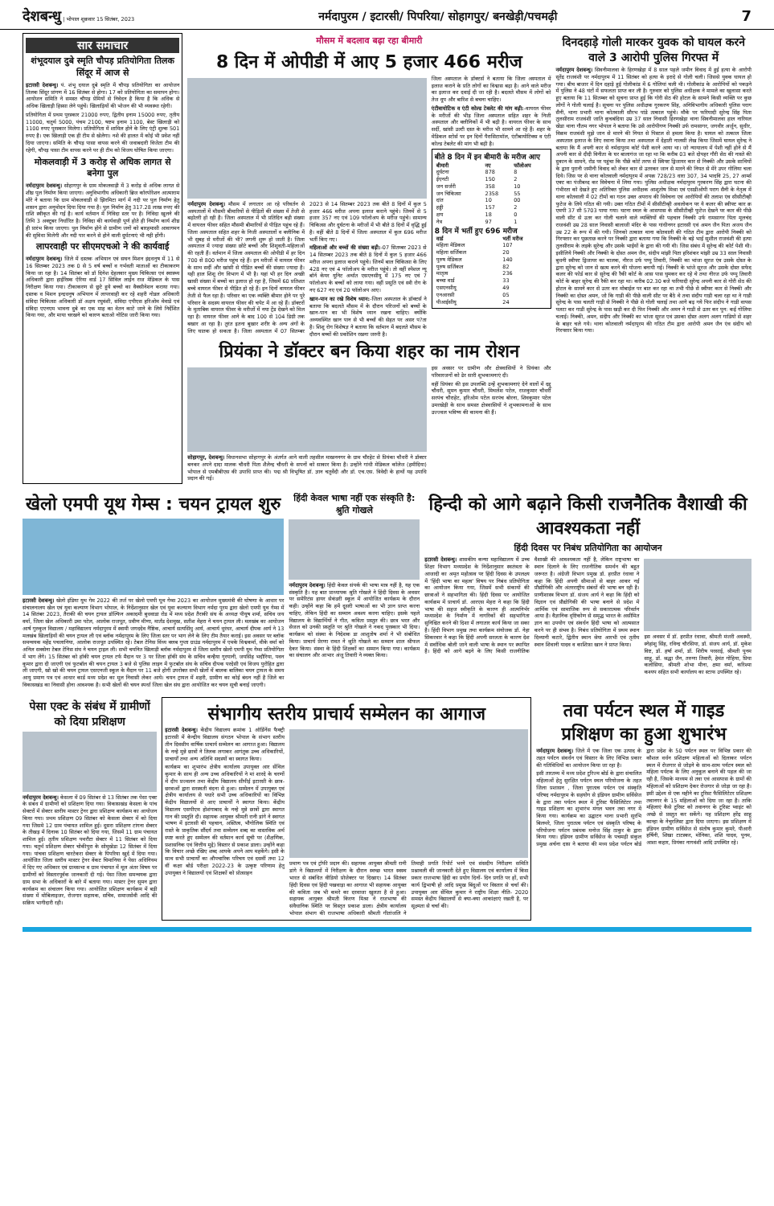देशबन्धु | भोपाल शुक्रवार 15 सितंबर, 2023 नर्मदापुरम / इटारसी/ पिपरिया/ सोहागपुर/ बनखेड़ी/पचमढ़ी 7
सार समाचार
शंभूदयाल दुबे स्मृति चौपड़ प्रतियोगिता तिलक सिंदूर में आज से
इटारसी देशबन्धु। पं. शंभू दयाल दुबे स्मृति में चौपड़ प्रतियोगिता का आयोजन तिलक सिंदूर प्रांगण में 16 सितंबर से होगा। 17 को प्रतियोगिता का समापन होगा। आयोजन समिति ने समस्त चौपड़ प्रेमियों से निवेदन है किया है कि अधिक से अधिक खिलाड़ी हिस्सा लेने पहुंचें। खिलाड़ियों की भोजन की भी व्यवस्था रहेगी।
प्रतियोगिता में प्रथम पुरस्कार 21000 रुपए, द्वितीय इनाम 15000 रुपए, तृतीय 11000, चतुर्थ 5000, पंचम 2100, षष्टम इनाम 1100, बेस्ट खिलाड़ी को 1100 रुपए पुरस्कार मिलेगा। प्रतियोगिता में शामिल होने के लिए एंट्री शुल्क 501 रुपए है। एक खिलाड़ी एक ही टीम से खेलेगा। नशे की हालत में कोई भी प्रवेश नहीं दिया जाएगा। समिति के चौपड़ पासा वापस करने की जवाबदारी विजेता टीम की रहेगी, चौपड़ पासा टीम वापस करने पर ही टीम को विजय घोषित किया जाएगा।
मोकलवाड़ी में 3 करोड़ से अधिक लागत से बनेगा पुल
नर्मदापुरम देशबन्धु। सोहागपुर के ग्राम मोकलवाड़ी में 3 करोड़ से अधिक लागत से शीघ्र पुल निर्माण किया जाएगा। अनुविभागीय अधिकारी ब्रिज कॉरपोरेशन आत्माराम मोरे ने बताया कि ग्राम मोकलवाडी से झिरमिटा मार्ग में नदी पर पुल निर्माण हेतु शासन द्वारा अनुमोदन दिया दिया गया है। पुल निर्माण हेतु 317.28 लाख रुपए की राशि स्वीकृत की गई है। कार्य वर्तमान में निविदा स्तर पर है। निविदा खुलने की तिथि 3 अक्टूबर निर्धारित है। निविदा की कार्यवाही पूर्ण होते ही निर्माण कार्य शीघ्र ही प्रारंभ किया जाएगा। पुल निर्माण होने से ग्रामीण जनों को बारहमासी आवागमन की सुविधा मिलेगी और नदी पार करने से होने वाली दुर्घटनाएं भी नही होंगी।
लापरवाही पर सीएमएचओ ने की कार्यवाई
नर्मदापुरम देशबन्धु। जिले में दस्तक अभियान एवं सघन मिशन इंद्रधनुष में 11 से 16 सितम्बर 2023 तक 0 से 5 वर्ष बच्चों व गर्भवती माताओं का टीकाकरण किया जा रहा है। 14 सितंबर को डॉ दिनेश देहलवार मुख्य चिकित्सा एवं स्वास्थ्य अधिकारी द्वारा हाईरिस्क ऐरिया वार्ड 17 सिविल लाईन राज मेडिकल के पास निरीक्षण किया गया। टीकाकरण से छूटे हुये बच्चो का वैक्सीनेशन कराया गया। दस्तक व मिशन इन्द्रधनुष अभियान में लापरवाही कर रहे शहरी नोडल अधिकारी संविदा चिकित्सा अधिकारी डॉ अक्षय रघुवंशी, संविदा एपीएस हरिओम मेवाडे एवं संविदा एएनएम भावना दुबे का एक माह का वेतन काटे जाने के लिये निर्देशित किया गया, और माया चरखने को कारण बताओ नोटिस जारी किया गया।
मौसम में बदलाव बढ़ा रहा बीमारी
8 दिन में ओपीडी में आए 5 हजार 466 मरीज
नर्मदापुरम देशबन्धु। मौसम में लगातार आ रहे परिवर्तन से अस्पतालों में मौसमी बीमारियों से पीड़ितों की संख्या में तेजी से बढ़ोतरी हो रही है। जिला अस्पताल में भी प्रतिदिन बड़ी संख्या में वायरल फीवर सहित मौसमी बीमारियों से पीड़ित पहुंच रहे हैं। जिला अस्पताल सहित शहर के निजी अस्पतालों व क्लीनिक में भी सुबह से मरीजों की भी? लगनी शुरू हो जाती है। जिला अस्पताल में ज्यादा संख्या छोटे बच्चों और शिशुवती-महिलाओं की रहती हैं। वर्तमान में जिला अस्पताल की ओपीडी में हर दिन 700 से 800 मरीज पहुंच रहे हैं। इन मरीजों में वायरल फीवर के साथ सर्दी और खांसी से पीडि़त बच्चों की संख्या ज्यादा है। यही हाल शिशु रोग विभाग में भी है। यहां भी हर दिन अच्छी खासी संख्या में बच्चों का इलाज हो रहा है, जिसमें 60 प्रतिशत बच्चे वायरल फीवर से पीडि़त हो रहे हैं। इन दिनों वायरल फीवर तेजी से फैल रहा है। परिवार का एक व्यक्ति बीमार होने पर पूरे परिवार के सदस्य वायरल फीवर की चपेट में आ रहे हैं। डॉक्टरों के मुताबिक वायरल फीवर के मरीजों में नया ट्रेंड देखने को मिल रहा है। वायरल फीवर आने के बाद 100 से 104 डिग्री तक बखार आ रहा है। तुरंत इतना बुखार शरीर के अन्य अंगों के लिए घातक हो सकता है। जिला अस्पताल में 07 सितम्बर 2023 से 14 सितम्बर 2023 तक बीते 8 दिनों में कुल 5 हजार 466 मरीज अपना इलाज कराने पहुंचे। जिनमें से 5 हजार 357 नए एवं 109 फॉलोअप के मरीज पहुंचे। सामान्य चिकित्सा और दुर्घटना के मरीजों में भी बीते 8 दिनों में वृद्धि हुई है। वहीं बीते 8 दिनों में जिला अस्पताल में कुल 696 मरीज भर्ती किए गए।
महिलाओं और बच्चों की संख्या बढ़ी:-07 सितम्बर 2023 से 14 सितम्बर 2023 तक बीते 8 दिनों में कुल 5 हजार 466 मरीज अपना इलाज कराने पहुंचे। जिनमें बाल चिकित्सा के लिए 428 नए एवं 4 फॉलोअप के मरीज पहुंचे। तो वहीं स्पेशल न्यू बॉर्न केयर यूनिट अर्थात एसएनसीयू में 175 नए एवं 7 फॉलोअप के बच्चों को लाया गया। वहीं प्रसूति एवं स्त्री रोग के नए 627 नए एवं 20 फॉलोअप आए।
खान-पान का रखे विशेष ध्यान:-जिला अस्पताल के डॉक्टर्स ने बताया कि बदलते मौसम में के दौरान परिजनों को बच्चों के खान-पान का भी विशेष ध्यान रखना चाहिए। क्योंकि अव्यवस्थित खान पान से भी बच्चों की सेहत पर असर प?ता है। शिशु रोग विशेषज्ञ ने बताया कि वर्तमान में बदलते मौसम के दौरान बच्चों की प्रकोशिन रखना जरुरी है।
जिला अस्पताल के डॉक्टर्स ने बताया कि जिला अस्पताल में इलाज कराने के प्रति लोगों का विश्वास बढ़ा है। आने वाले मरीज का इलाज कर दवाई दी जा रही है। बदलते मौसम में लोगों को तेज धूप और बारिश से बचना चाहिए।
एंटीबायोटिक व एंटी कोल्ड टेबलेट की मांग बढ़ी:-वायरल फीवर के मरीजों की भीड़ जिला अस्पताल सहित शहर के निजी अस्पताल और क्लीनिकों में भी बढ़ी है। वायरल फीवर के साथ सर्दी, खांसी उल्टी दस्त के मरीज भी सामने आ रहे हैं। शहर के मेडिकल स्टोर्स पर इन दिनों पैरासिटामॉल, एंटीबायोटिक्स व एंटी कोल्ड टेबलेट की मांग भी बढ़ी है।
बीते 8 दिन में इन बीमारी के मरीज आए
| बीमारी | नए | फॉलोअप |
| --- | --- | --- |
| दुर्घटना | 878 | 8 |
| ईएनटी | 150 | 2 |
| जन सर्जरी | 358 | 10 |
| जन चिकित्सा | 2358 | 55 |
| दांत | 10 | 00 |
| हड्डी | 157 | 2 |
| क्षय | 18 | 0 |
| नेत्र | 97 | 1 |
8 दिन में भर्ती हुए 696 मरीज
| वार्ड | भर्ती मरीज |
| --- | --- |
| महिला मेडिकल | 107 |
| महिला सर्जिकल | 20 |
| पुरुष मेडिकल | 140 |
| पुरुष सर्जिकल | 82 |
| मातृत्व | 236 |
| बच्चा वार्ड | 33 |
| एसएनसीयू | 49 |
| एनआरसी | 05 |
| पीआईसीयू | 24 |
प्रियंका ने डॉक्टर बन किया शहर का नाम रोशन
सोहागपुर, देशबन्धु। विधानसभा सोहागपुर के अंतर्गत आने वाली तहसील माखननगर के ग्राम चौरहेट से प्रियंका चौधरी ने डॉक्टर बनकर अपने दादा मालक चौधरी पिता शैलेन्द्र चौधरी के सपनों को साकार किया है। उन्होंने गांधी मेडिकल कॉलेज (हमीदिया) भोपाल से एमबीबीएस की उपाधि प्राप्त की। पद्म श्री विभूषित डॉ. ज्ञान चतुर्वेदी और डॉ. एच.एस. त्रिवेदी के हाथों यह उपाधि प्रदान की गई।
इस अवसर पर ग्रामीण और क्षेत्रवासियों ने प्रियंका और परिवारजनों को ढेर सारी शुभकामनाएं दी।
वहीं प्रियंका की इस उपलब्धि उन्हें शुभकामनाएं देने वालों में दद्दू चौधरी, सुमन कुमार चौधरी, मिथलेश पटेल, राजकुमार चौधरी सरपंच चौराहेट, हरिओम पटेल सरपंच बोरना, शिवकुमार पटेल उमरखेड़ी के साथ समस्त क्षेत्रवासियों ने शुभकामनाओं के साथ उज्ज्वल भविष्य की कामना की हैं।
दिनदहाड़े गोली मारकर युवक को घायल करने वाले 3 आरोपी पुलिस गिरफ्त में
नर्मदापुरम देशबन्धु। सिवनीमालवा के हिरणखेड़ा में 8 साल पहले जमीन विवाद में हुई हत्या के आरोपी सुरेंद्र राजवंशी पर नर्मदापुरम में 11 सितंबर को हत्या के इरादे से गोली चली। जिससे युवक घायल हो गया। बीच बाजार में दिन दहाड़े हुई गोलीकांड में 6 गोलियां चली थी। गोलीकांड के आरोपियों को पकड़ने में पुलिस ने 48 घंटों में सफलता प्राप्त कर ली है। गुरुवार को पुलिस अधीक्षक ने मामले का खुलासा करते हुए बताया कि 11 सितम्बर को सूचना प्राप्त हुई कि गोरी सेठ की होटल के सामने किसी व्यक्ति पर कुछ लोगों ने गोली चलाई है। सूचना पर पुलिस अधीक्षक गुरकरण सिंह, अनिविभागीय अधिकारी पुलिस पराग सैनी, थाना प्रभारी थाना कोतवाली सौरभ पांडे तत्काल पहुंचे। मौके पर फरियादी सुरेन्द्र सिंह पिता तुलसीराम राजवंशी जाति कुचबंदिया उम्र 37 साल निवासी हिरणखेड़ा थाना सिवनीमालवा हाल नारियल खेडा थाना गौतम नगर भोपाल ने बताया कि उसे आरोपीगण निक्की उर्फ रामसागर, जगवीर अर्जुन, सुधीर, विक्रम राजवंशी मुझे जान से मारने की नियत से पिस्टल से हमला किया है। घायल को तत्काल जिला अस्पताल इलाज के लिए रवाना किया तथा अस्पताल में देहाती नालसी लेख किया जिसमें घायल सुरेन्द्र ने बताया कि मैं अपनी कार से नर्मदापुरम कोर्ट पेशी करने आया था। जो न्यायालय में पेशी नहीं होने से मैं अपनी कार से दीदी विनीता के घर बालागंज जा रहा था कि करीब 03 बजे दोपहर गौरी सेठ की नास्ते की दुकान के सामने, रोड पर पहुंचा कि पीछे कोर्ट तरफ से स्विफ्ट ड्रिजायर कार से निक्की और उसके साथियों के द्वारा पुरानी जमीनी विवाद को लेकर कार से उतरकर जान से मारने की नियत से मेरे उपर गोलिया चला दिये। जिस पर से थाना कोतवाली नर्मदापुरम में अपक्र 728/23 धारा 307, 34 भादवि 25, 27 आर्म्स एक्ट का पंजीबध्द कर विवेचना में लिया गया। पुलिस अधीक्षक नर्मदापुरम गुरकरण सिंह द्वारा घटना की गंभीरता को देखते हुए अतिरिक्त पुलिस अधीक्षक आशुतोष मिश्रा एवं एसडीओपी पराग सैनी के नेतृत्व में थाना कोतवाली में 02 टीमों का गठन उक्त अपराध की विवेचना एवं आरोपियों की तलाश एंव सीसीटीव्ही फुटेज के लिये गठित की गयी। उक्त गठित टीमों में सीसीटीव्ही अवलोकन पर ये कलर की स्वीफ्ट कार क्र एमपी 37 सी 5703 पाया गया। घटना स्थल के आसपास के सीसीटीव्ही फुटेज देखने पर कार की पीछे वाली सीट से उतर कर गोली चलाने वाले व्यक्तियों की पहचान निक्की उर्फ रामसागर पिता मूलचंद राजवंशी उम्र 28 साल निवासी बालाजी मंदिर के पास गांधीनगर इटारसी एवं अमन जैन पिता अजय जैन उम्र 22 के रूप में की गयी। जिनको तत्काल थाना कोतवाली की गठित टीम द्वारा आरोपी निक्की को गिरफ्तार कर पूछताछ करने पर निक्की द्वारा बताया गया कि निक्की के बड़े भाई सुशील राजवंशी की हत्या तुलसीराम के लड़के सुरेन्द्र और उसके भाईयों के द्वारा की गयी थी। जिस संबंध में सुरेन्द्र की कोर्ट पेशी थी। इसीलिये निक्की और निक्की के दोस्त अमन जैन, संदीप मांझी पिता हरिशंकर मांझी उम्र 33 साल निवासी बुधनी स्वीफ्ट ड्रिजायर का चालक, नीरज उर्फ पप्पू तिवारी, निक्की का भांजा सूरज एंव उसके दोस्त के द्वारा सुरेन्द्र को जान से खत्म करने की योजना बनायी गई। निक्की के भांजे सूरज और उसके दोस्त सफेद कलर की फोर्ड कार से सुरेन्द्र की रैकी कोर्ट के आस पास घुमकर कर रहे थे तथा नीरज उर्फ पप्पू तिवारी कोर्ट के बाहर सुरेन्द्र की रैकी कर रहा था। करीब 02.30 बजे फरियादी सुरेन्द्र अपनी कार से गोरी सेठ की होटल के सामने कार से उतर कर मोबाईल पर बात कर रहा था तभी पीछे से स्वीफ्ट कार से निक्की और निक्की का दोस्त अमन, जो कि गाडी की पीछे वाली सीट पर बैठे थे तथा संदीप गाडी चला रहा था ने गाडी सुरेन्द्र के पास चलती गाड़ी से निक्की ने पीछे से गोली चलाई तथा आगे बढ़ गये फिर संदीप ने गाडी वापस पलटा कर गाडी सुरेन्द्र के पास खड़ी कर दी फिर निक्की और अमन ने गाडी से उतर कर पुन: कई गोलिया चलाई। निक्की, अमन, संदीप और निक्की का भांजा सूरज एवं उसका दोस्त अलग अलग गाडियो से शहर के बाहर चले गये। थाना कोतवाली नर्मदापुरम की गठित टीम द्वारा आरोपी अमन जैन एंव संदीप को गिरफ्तार किया गया।
खेलो एमपी यूथ गेम्स : चयन ट्रायल शुरु
इटारसी देशबन्धु। खेलो इंडिया यूथ गेम 2022 की तर्ज पर खेलो एमपी यूथ गेम्स 2023 का आयोजन मुख्यमंत्री की घोषणा के आधार पर संचालनालय खेल एवं युवा कल्याण विभाग भोपाल, के निर्देशानुसार खेल एवं युवा कल्याण विभाग नर्मदा पुरम द्वारा खेलो एमपी यूथ गेम्स में 14 सितंबर 2023, तैराकी की चयन ट्रायल डॉल्फिन अकादमी बुधवाडा रोड में मध्य प्रदेश तैराकी संघ के अध्यक्ष पीयूष शर्मा, सचिव जय वर्मा, जिला खेल अधिकारी उमा पटेल, आलोक राजपूत, प्रवीण मीणा, मार्तंड देशमुख, सतीश मेहरा ने चयन ट्रायल ली। मलखंब का आयोजन आर्ष गुरुकुल विद्यालय / महाविद्यालय नर्मदापुरम में स्वामी जगददेव नैष्ठिक, आचार्य सत्यसिंधु आर्य, आचार्य धुरंधर, आचार्य दीपक आर्य ने 13 मलखंब खिलाड़ियों की चयन ट्रायल ली एवं ब्लॉक नर्मदापुरम के लिए जिला स्तर पर भाग लेने के लिए टीम तैयार कराई। इस अवसर पर ब्लॉक समन्वयक महेंद्र पचलानिया, आलोक राजपूत उपस्थित रहे। टेबल टेनिस विंध्य क्लब गुप्ता ग्राउंड नर्मदापुरम में एमके विश्वकर्मा, वीके वर्मा को अनिल सक्सेना टेबल टेनिस संघ ने चयन ट्राइल ली। सभी चयनित खिलाड़ी ब्लॉक नर्मदापुरम से जिला स्तरीय खेलो एमपी यूथ गेम्स प्रतियोगिता में भाग लेंगे। 15 सितंबर को हॉकी चयन ट्रायल टर्फ मैदान पर 3 पर जिला हॉकी संघ के सचिव कन्हैया गुरयानी, जयसिंह भदौरिया, पवन कुमार द्वारा दी जाएगी एवं फुटबॉल की चयन ट्रायल 3 बजे से पुलिस लाइन में फुटबॉल संघ के सचिव दीपक परदेसी एवं विजय पुरोहित द्वारा ली जाएगी, खो खो की चयन ट्रायल एसएनजी स्कूल के मैदान पर 11 बजे होगी उपरोक्त सभी खेलों में बालक बालिका चयन ट्रायल के समय आयु प्रमाण पत्र एवं आधार कार्ड मध्य प्रदेश का मूल निवासी लेकर आये। चयन ट्रायल में शहरी, ग्रामीण का कोई बंधन नहीं है जिले का विकासखंड का निवासी होना आवश्यक है। सभी खेलों की चयन स्पर्धा जिला खेल संघ द्वारा आयोजित कर चयन सूची बनाई जाएगी।
हिंदी केवल भाषा नहीं एक संस्कृति है: श्रुति गोखले
नर्मदापुरम देशबन्धु। हिंदी केवल संपर्क की भाषा मात्र नहीं है, यह एक संस्कृति है। यह बात प्राध्यापक श्रुति गोखले ने हिंदी दिवस के अवसर पर समेरिटंस हायर सेकंडरी स्कूल में आयोजित कार्यक्रम के दौरान कही। उन्होंने कहा कि हमें दूसरी भाषाओं का भी ज्ञान प्राप्त करना चाहिए, लेकिन हिंदी का सम्मान अवश्य करना चाहिए। इसके पहले विद्यालय के विद्यार्थियों ने गीत, कविता प्रस्तुत की। छात्र भरत और सेजल को उनकी प्रस्तुति पर श्रुति गोखले ने नकद पुरस्कार भी दिया। कार्यक्रम को संस्था के निदेशक डा आशुतोष शर्मा ने भी संबोधित किया। प्राचार्य प्रेरणा रावत ने श्रुति गोखले का सम्मान शाल श्रीफल देकर किया। संस्था के हिंदी शिक्षकों का सम्मान किया गया। कार्यक्रम का संचालन और आभार अंजू तिवारी ने व्यक्त किया।
हिन्दी को आगे बढ़ाने किसी राजनैतिक वैशाखी की आवश्यकता नहीं
हिंदी दिवस पर निबंध प्रतियोगिता का आयोजन
इटारसी देशबन्धु। शासकीय कन्या महाविद्यालय में उच्च शिक्षा विभाग मध्यप्रदेश के निर्देशानुसार स्वतंत्रता के आजादी का अमृत महोत्सव पर हिंदी दिवस के उपलक्ष्य में 'हिंदी भाषा का महत्व' विषय पर निबंध प्रतियोगिता का आयोजन किया गया, जिसमें सभी संकायों की छात्राओं ने सहभागिता की। हिंदी दिवस पर आयोजित कार्यक्रम में प्राचार्य डॉ. आरएस मेहरा ने कहा कि हिंदी भाषा की सहज स्वीकृति के कारण ही आत्मनिर्भर मध्यप्रदेश के निर्माण में नागरिकों की सहभागिता सुनिश्चित करने की दिशा में लगातार कार्य किया जा सका है। हिंदी विभाग प्रमुख तथा कार्यक्रम संयोजक डॉ. नेहा सिकरवार ने कहा कि हिंदी अपनी सरलता के कारण देश में सर्वाधिक बोली जाने वाली भाषा के स्थान पर स्थापित है। हिंदी को आगे बढ़ने के लिए किसी राजनीतिक वैशाखी की आवश्यकता नहीं है, लेकिन राष्ट्रभाषा का स्थान दिलाने के लिए राजनीतिक समर्थन की बहुत जरूरत है। अंग्रेजी विभाग प्रमुख डॉ. हरप्रीत रंधावा ने कहा कि हिंदी अपनी सीमाओं से बाहर आकर नई प्रौद्योगिकी और अंतरराष्ट्रीय संबंधों की भाषा बन रही है। प्राणीशास्त्र विभाग डॉ. संजय आर्य ने कहा कि हिंदी को विज्ञान एवं प्रौद्योगिकी की भाषा बनाने से प्रदेश में आर्थिक एवं सामाजिक रूप से सकारात्मक परिवर्तन आया है। वैज्ञानिक दृष्टिकोण से समृद्ध भारत के असीमित ज्ञान का उपयोग एवं संवर्धन हिंदी भाषा को आत्मसात करने पर ही संभव है। निबंध प्रतियोगिता में प्रथम स्थान दिव्यानी कटारे, द्वितीय स्थान श्रेया आरभी एवं तृतीय स्थान शिवानी यादव व काशिफ़ा खान ने प्राप्त किया।
इस अवसर में डॉ. हरप्रीत रंधावा, श्रीमती मंजरी अवस्थी, स्नेहांशु सिंह, रविन्द्र चौरसिया, डॉ. संजय आर्य, डॉ. मुकेश विष्ट, डॉ. हर्षा शर्मा, डॉ. शिरीष परसाई, श्रीमती पूनम साहू, डॉ. श्रद्धा जैन, तरुणा तिवारी, हेमंत गोहिया, प्रिया कलोसिया, श्रीमती शोभा मीना, क्षमा वर्मा, करिश्मा कश्यप सहित सभी कार्यालय का स्टाफ उपस्थित रहे।
पेसा एक्ट के संबंध में ग्रामीणों को दिया प्रशिक्षण
नर्मदापुरम देशबन्धु। केसला में 09 सितंबर से 13 सितंबर तक पेसा एक्ट के संबंध में ग्रामीणों को प्रशिक्षण दिया गया। विकासखंड केसला के पांच सेक्टरों में सेक्टर स्तरीय मास्टर ट्रेनर द्वारा प्रशिक्षण कार्यक्रम का आयोजन किया गया। प्रथम प्रशिक्षण 09 सितंबर को केसला सेक्टर में को दिया गया जिसमे 12 ग्राम पंचायत शामिल हुई। दूसरा प्रशिक्षण टांगना सेक्टर के तीखड़ में दिनाक 10 सितंबर को दिया गया, जिसमें 11 ग्राम पंचायत शामिल हुई। तृतीय प्रशिक्षण पथरौटा सेक्टर में 11 सितंबर को दिया गया। चतुर्थ प्रशिक्षण सेक्टर चोकीपुरा के सोमुखेडा 12 सितंबर में दिया गया। पांचवा प्रशिक्षण चारटेकरा सेक्टर के पिपरिया खुर्द में दिया गया। आयोजित जिला स्तरीय मास्टर ट्रेनर वेंकट चिमानिया ने पेसा अधिनियम में दिए गए अधिकार एवं ग्रामसभा व ग्राम पंचायत में मूल अंतर विषय पर ग्रामीणों को विस्तारपूर्वक जानकारी दी गई। पेसा जिला समन्वयक द्वारा ग्राम सभा के अधिकारों के बारे में बताया गया। मास्टर ट्रेनर सुमन द्वारा कार्यक्रम का संचालन किया गया। आयोजित प्रशिक्षण कार्यक्रम में बड़ी संख्या में मोबिलाइजर, रोजगार सहायक, सचिव, समाजसेवी आदि की सक्रिय भागीदारी रही।
संभागीय स्तरीय प्राचार्य सम्मेलन का आगाज
इटारसी देशबन्धु। केंद्रीय विद्यालय क्रमांक 1 ऑर्डिनेंस फैक्ट्री इटारसी में केन्द्रीय विद्यालय संगठन भोपाल के संभाग स्तरीय तीन दिवसीय वार्षिक प्राचार्य सम्मेलन का आगाज हुआ। विद्यालय के नन्हे मुन्ने छात्रों ने तिलक लगाकर आगंतुक उच्च अधिकारियों, प्राचार्यों तथा अन्य अतिथि सदस्यों का स्वागत किया।
कार्यक्रम का शुभारंभ क्षेत्रीय कार्यालय उपायुक्त आर सेंथिल कुमार के साथ ही अन्य उच्च अधिकारियों ने मां शारदे के चरणों में दीप प्रज्वलन तथा केंद्रीय विद्यालय सीपीई इटारसी के छात्र-छात्राओं द्वारा सरस्वती वंदना से हुआ। सम्मेलन में उपायुक्त एवं क्षेत्रीय कार्यालय से पधारे सभी उच्च अधिकारियों का विभिन्न केंद्रीय विद्यालयों से आए प्राचार्यों ने स्वागत किया। केंद्रीय विद्यालय एसपीएम होशंगाबाद के नन्हे मुन्ने छात्रों द्वारा स्वागत गान की प्रस्तुति दी। सहायक आयुक्त श्रीमती रानी डांगे ने स्वागत भाषण में इटारसी की पहचान, अस्तित्व, भौगोलिक स्थिति एवं रास्ते के प्राकृतिक सौंदर्य तथा सम्मेलन शब्द का वास्तविक अर्थ स्पष्ट करते हुए सम्मेलन की वर्तमान कार्य सूची पर (शैक्षणिक, प्रशासनिक एवं वित्तीय मुद्दे) विस्तार से प्रकाश डाला। उन्होंने कहा कि विचार अच्छे रखिए शब्द आपके अपने आप महकेंगे। इसी के साथ सभी प्राचार्यों का औपचारिक परिचय एवं दसवीं तथा 12 वीं कक्षा बोर्ड परीक्षा 2022-23 के उत्कृष्ट परिणाम हेतु उपायुक्त ने विद्यालयों एवं शिक्षकों को प्रोत्साहन
प्रमाण पत्र एवं ट्रॉफी प्रदान की। सहायक आयुक्त श्रीमती रानी डांगे ने विद्यालयों में निरीक्षण के दौरान स्वच्छ भारत स्वस्थ भारत से संबंधित वीडियो प्रोजेक्टर पर दिखाए। 14 सितंबर हिंदी दिवस एवं हिंदी पखवाड़ा का आगाज भी सहायक आयुक्त की कविता जब भी कमरे का दरवाजा खुलता है से हुआ। सहायक आयुक्त श्रीमती किरण मिश्रा ने राजभाषा की संवैधानिक स्थिति पर विस्तृत प्रकाश डाला। क्षेत्रीय कार्यालय भोपाल संभाग की राजभाषा अधिकारी श्रीमती गीतांजलि ने तिमाही प्रगति रिपोर्ट भरने एवं संसदीय निरीक्षण समिति प्रश्नावली की जानकारी देते हुए विद्यालय एवं कार्यालय में किस प्रकार राजभाषा हिंदी का प्रयोग दिनों- दिन प्रगति पर हों, सभी कार्य द्विभाषी हो आदि प्रमुख बिंदुओं पर विस्तार से चर्चा की। उपायुक्त आर सेंथिल कुमार ने राष्ट्रीय शिक्षा नीति- 2020 समस्त केंद्रीय विद्यालयों से क्या-क्या आकांक्षाएं रखती है, पर सूक्ष्मता से चर्चा की।
तवा पर्यटन स्थल में गाइड प्रशिक्षण का हुआ शुभारंभ
नर्मदापुरम देशबन्धु। जिले में एक जिला एक उत्पाद के तहत पर्यटन संवर्धन एवं विस्तार के लिए विभिन्न प्रकार की गतिविधियों का आयोजन किया जा रहा है।
इसी तारतम्य में मध्य प्रदेश टूरिज्म बोर्ड के द्वारा संचालित महिलाओं हेतु सुरक्षित पर्यटन स्थल परियोजना के तहत जिला प्रशासन , जिला पुरातत्व पर्यटन एवं संस्कृति परिषद नर्मदापुरम के सहयोग से इंडियन ग्रामीण सर्विसेज के द्वारा तवा पर्यटन स्थल में टूरिस्ट फैसिलिटेटर तथा गाइड प्रशिक्षण का शुभारंभ मंगल भवन तवा नगर में किया गया। कार्यक्रम का उद्घाटन थाना प्रभारी सुरभि बिलथरे, जिला पुरातत्व पर्यटन एवं संस्कृति परिषद के परियोजना पर्यटन प्रबंधक मनोज सिंह ठाकुर के द्वारा किया गया। इंडियन ग्रामीण सर्विसेज के पचमढ़ी संकुल प्रमुख अर्चना दास ने बताया की मध्य प्रदेश पर्यटन बोर्ड द्वारा प्रदेश के 50 पर्यटन स्थल पर विभिन्न प्रकार की कौशल वर्धन प्रशिक्षण महिलाओं को दिलाकर पर्यटन स्थल में रोजगार से जोड़ने के साथ-साथ पर्यटन स्थल को महिला पर्यटक के लिए अनुकूल बनाने की पहल की जा रही है, जिसके माध्यम से तवा एवं आसपास के ग्रामों की महिलाओं को प्रशिक्षण देकर रोजगार से जोड़ा जा रहा है। इसी उद्देश्य से एक महीने का टूरिस्ट फैसिलिटेटर प्रशिक्षण तवानगर के 15 महिलाओं को दिया जा रहा है। ताकि महिलाएं कैसे टूरिस्ट को तवानगर के टूरिस्ट प्वाइंट को अच्छे से प्रस्तुत कर सकेंगे। यह प्रशिक्षण हरेंद्र साहू कान्हा के नेचुरलिस्ट द्वारा दिया जाएगा। इस प्रशिक्षण में इंडियन ग्रामीण सर्विसेज से संतोष कुमार कुमरे, पीआरी हर्षिनी, शिखा टाटस्कर, मोनिका, शशि यादव, पूनम, आशा कहार, प्रियंका नागवंशी आदि उपस्थित रहे।